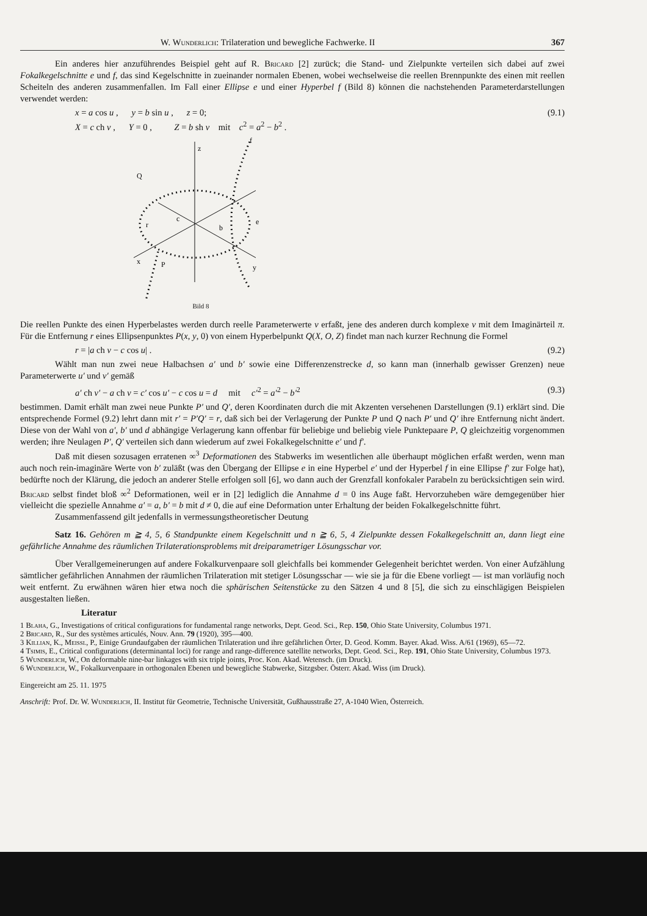W. Wunderlich: Trilateration und bewegliche Fachwerke. II 367
Ein anderes hier anzuführendes Beispiel geht auf R. Bricard [2] zurück; die Stand- und Zielpunkte verteilen sich dabei auf zwei Fokalkegelschnitte e und f, das sind Kegelschnitte in zueinander normalen Ebenen, wobei wechselweise die reellen Brennpunkte des einen mit reellen Scheiteln des anderen zusammenfallen. Im Fall einer Ellipse e und einer Hyperbel f (Bild 8) können die nachstehenden Parameterdarstellungen verwendet werden:
x = a cos u , y = b sin u , z = 0;
X = c ch v , Y = 0 , Z = b sh v mit c<sup>2</sup> = a<sup>2</sup> − b<sup>2</sup> . (9.1)
z
f
Q
e
r
c
b
x
y
P
Bild 8
Die reellen Punkte des einen Hyperbelastes werden durch reelle Parameterwerte v erfaßt, jene des anderen durch komplexe v mit dem Imaginärteil π. Für die Entfernung r eines Ellipsenpunktes P(x, y, 0) von einem Hyperbelpunkt Q(X, O, Z) findet man nach kurzer Rechnung die Formel
r = |a ch v − c cos u| . (9.2)
Wählt man nun zwei neue Halbachsen a′ und b′ sowie eine Differenzenstrecke d, so kann man (innerhalb gewisser Grenzen) neue Parameterwerte u′ und v′ gemäß
a′ ch v′ − a ch v = c′ cos u′ − c cos u = d mit c′<sup>2</sup> = a′<sup>2</sup> − b′<sup>2</sup> (9.3)
bestimmen. Damit erhält man zwei neue Punkte P′ und Q′, deren Koordinaten durch die mit Akzenten versehenen Darstellungen (9.1) erklärt sind. Die entsprechende Formel (9.2) lehrt dann mit r′ = P′Q′ = r, daß sich bei der Verlagerung der Punkte P und Q nach P′ und Q′ ihre Entfernung nicht ändert. Diese von der Wahl von a′, b′ und d abhängige Verlagerung kann offenbar für beliebige und beliebig viele Punktepaare P, Q gleichzeitig vorgenommen werden; ihre Neulagen P′, Q′ verteilen sich dann wiederum auf zwei Fokalkegelschnitte e′ und f′.
Daß mit diesen sozusagen erratenen ∞<sup>3</sup> Deformationen des Stabwerks im wesentlichen alle überhaupt möglichen erfaßt werden, wenn man auch noch rein-imaginäre Werte von b′ zuläßt (was den Übergang der Ellipse e in eine Hyperbel e′ und der Hyperbel f in eine Ellipse f′ zur Folge hat), bedürfte noch der Klärung, die jedoch an anderer Stelle erfolgen soll [6], wo dann auch der Grenzfall konfokaler Parabeln zu berücksichtigen sein wird. Bricard selbst findet bloß ∞<sup>2</sup> Deformationen, weil er in [2] lediglich die Annahme d = 0 ins Auge faßt. Hervorzuheben wäre demgegenüber hier vielleicht die spezielle Annahme a′ = a, b′ = b mit d ≠ 0, die auf eine Deformation unter Erhaltung der beiden Fokalkegelschnitte führt.
Zusammenfassend gilt jedenfalls in vermessungstheoretischer Deutung
Satz 16. Gehören m ≧ 4, 5, 6 Standpunkte einem Kegelschnitt und n ≧ 6, 5, 4 Zielpunkte dessen Fokalkegelschnitt an, dann liegt eine gefährliche Annahme des räumlichen Trilaterationsproblems mit dreiparametriger Lösungsschar vor.
Über Verallgemeinerungen auf andere Fokalkurvenpaare soll gleichfalls bei kommender Gelegenheit berichtet werden. Von einer Aufzählung sämtlicher gefährlichen Annahmen der räumlichen Trilateration mit stetiger Lösungsschar — wie sie ja für die Ebene vorliegt — ist man vorläufig noch weit entfernt. Zu erwähnen wären hier etwa noch die sphärischen Seitenstücke zu den Sätzen 4 und 8 [5], die sich zu einschlägigen Beispielen ausgestalten ließen.
Literatur
1 Blaha, G., Investigations of critical configurations for fundamental range networks, Dept. Geod. Sci., Rep. 150, Ohio State University, Columbus 1971.
2 Bricard, R., Sur des systèmes articulés, Nouv. Ann. 79 (1920), 395—400.
3 Killian, K., Meissl, P., Einige Grundaufgaben der räumlichen Trilateration und ihre gefährlichen Örter, D. Geod. Komm. Bayer. Akad. Wiss. A/61 (1969), 65—72.
4 Tsimis, E., Critical configurations (determinantal loci) for range and range-difference satellite networks, Dept. Geod. Sci., Rep. 191, Ohio State University, Columbus 1973.
5 Wunderlich, W., On deformable nine-bar linkages with six triple joints, Proc. Kon. Akad. Wetensch. (im Druck).
6 Wunderlich, W., Fokalkurvenpaare in orthogonalen Ebenen und bewegliche Stabwerke, Sitzgsber. Österr. Akad. Wiss (im Druck).
Eingereicht am 25. 11. 1975
Anschrift: Prof. Dr. W. Wunderlich, II. Institut für Geometrie, Technische Universität, Gußhausstraße 27, A-1040 Wien, Österreich.